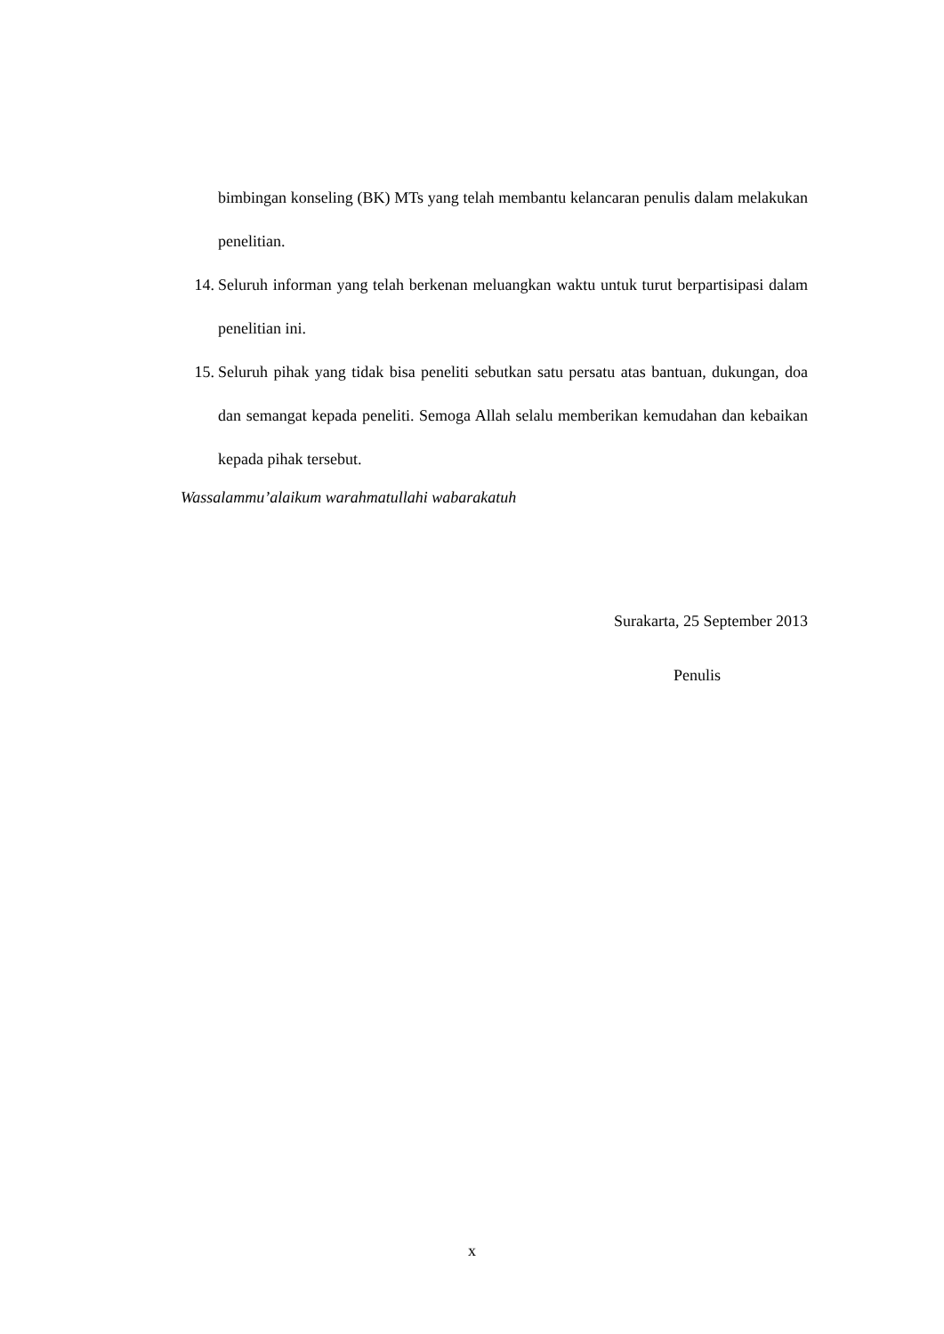bimbingan konseling (BK) MTs yang telah membantu kelancaran penulis dalam melakukan penelitian.
14. Seluruh informan yang telah berkenan meluangkan waktu untuk turut berpartisipasi dalam penelitian ini.
15. Seluruh pihak yang tidak bisa peneliti sebutkan satu persatu atas bantuan, dukungan, doa dan semangat kepada peneliti. Semoga Allah selalu memberikan kemudahan dan kebaikan kepada pihak tersebut.
Wassalammu’alaikum warahmatullahi wabarakatuh
Surakarta, 25 September 2013
Penulis
x